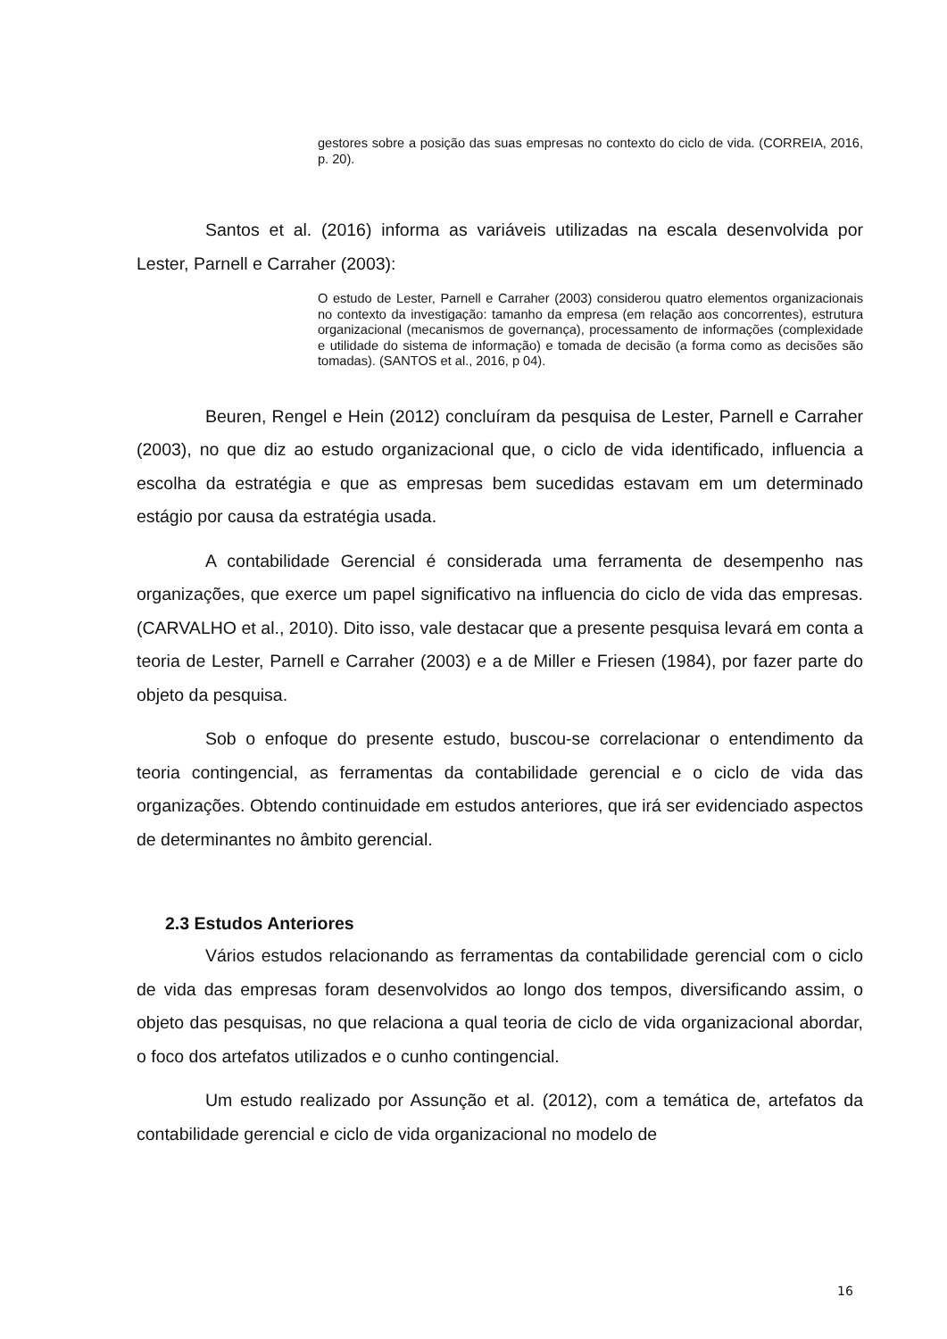gestores sobre a posição das suas empresas no contexto do ciclo de vida. (CORREIA, 2016, p. 20).
Santos et al. (2016) informa as variáveis utilizadas na escala desenvolvida por Lester, Parnell e Carraher (2003):
O estudo de Lester, Parnell e Carraher (2003) considerou quatro elementos organizacionais no contexto da investigação: tamanho da empresa (em relação aos concorrentes), estrutura organizacional (mecanismos de governança), processamento de informações (complexidade e utilidade do sistema de informação) e tomada de decisão (a forma como as decisões são tomadas). (SANTOS et al., 2016, p 04).
Beuren, Rengel e Hein (2012) concluíram da pesquisa de Lester, Parnell e Carraher (2003), no que diz ao estudo organizacional que, o ciclo de vida identificado, influencia a escolha da estratégia e que as empresas bem sucedidas estavam em um determinado estágio por causa da estratégia usada.
A contabilidade Gerencial é considerada uma ferramenta de desempenho nas organizações, que exerce um papel significativo na influencia do ciclo de vida das empresas. (CARVALHO et al., 2010). Dito isso, vale destacar que a presente pesquisa levará em conta a teoria de Lester, Parnell e Carraher (2003) e a de Miller e Friesen (1984), por fazer parte do objeto da pesquisa.
Sob o enfoque do presente estudo, buscou-se correlacionar o entendimento da teoria contingencial, as ferramentas da contabilidade gerencial e o ciclo de vida das organizações. Obtendo continuidade em estudos anteriores, que irá ser evidenciado aspectos de determinantes no âmbito gerencial.
2.3 Estudos Anteriores
Vários estudos relacionando as ferramentas da contabilidade gerencial com o ciclo de vida das empresas foram desenvolvidos ao longo dos tempos, diversificando assim, o objeto das pesquisas, no que relaciona a qual teoria de ciclo de vida organizacional abordar, o foco dos artefatos utilizados e o cunho contingencial.
Um estudo realizado por Assunção et al. (2012), com a temática de, artefatos da contabilidade gerencial e ciclo de vida organizacional no modelo de
16